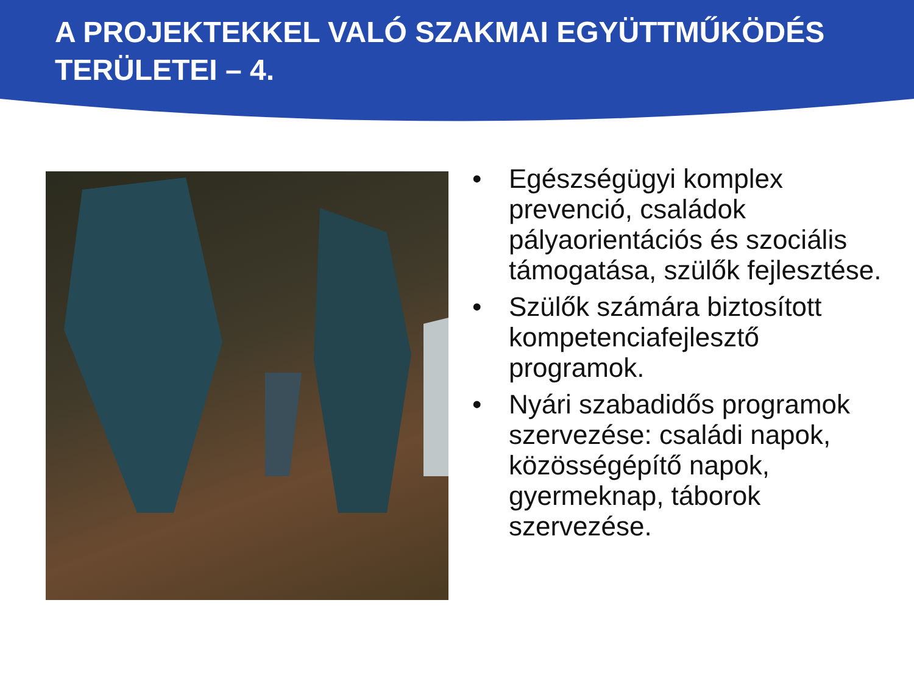A PROJEKTEKKEL VALÓ SZAKMAI EGYÜTTMŰKÖDÉS TERÜLETEI – 4.
• Egészségügyi komplex prevenció, családok pályaorientációs és szociális támogatása, szülők fejlesztése.
• Szülők számára biztosított kompetenciafejlesztő programok.
• Nyári szabadidős programok szervezése: családi napok, közösségépítő napok, gyermeknap, táborok szervezése.